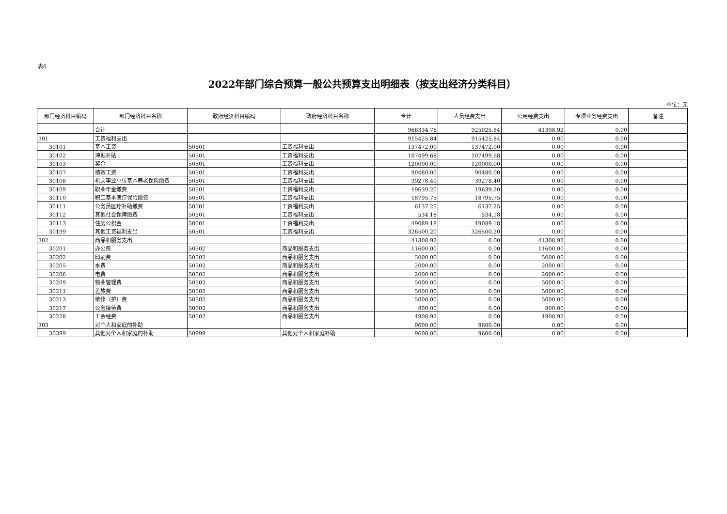表6
2022年部门综合预算一般公共预算支出明细表（按支出经济分类科目）
单位：元
| 部门经济科目编码 | 部门经济科目名称 | 政府经济科目编码 | 政府经济科目名称 | 合计 | 人员经费支出 | 公用经费支出 | 专项业务经费支出 | 备注 |
| --- | --- | --- | --- | --- | --- | --- | --- | --- |
| | 合计 | | | 966334.76 | 925025.84 | 41308.92 | 0.00 | |
| 301 | 工资福利支出 | | | 915425.84 | 915425.84 | 0.00 | 0.00 | |
| 30101 | 基本工资 | 50501 | 工资福利支出 | 137472.00 | 137472.00 | 0.00 | 0.00 | |
| 30102 | 津贴补贴 | 50501 | 工资福利支出 | 107499.68 | 107499.68 | 0.00 | 0.00 | |
| 30103 | 奖金 | 50501 | 工资福利支出 | 120000.00 | 120000.00 | 0.00 | 0.00 | |
| 30107 | 绩效工资 | 50501 | 工资福利支出 | 90480.00 | 90480.00 | 0.00 | 0.00 | |
| 30108 | 机关事业单位基本养老保险缴费 | 50501 | 工资福利支出 | 39278.40 | 39278.40 | 0.00 | 0.00 | |
| 30109 | 职业年金缴费 | 50501 | 工资福利支出 | 19639.20 | 19639.20 | 0.00 | 0.00 | |
| 30110 | 职工基本医疗保险缴费 | 50501 | 工资福利支出 | 18795.75 | 18795.75 | 0.00 | 0.00 | |
| 30111 | 公务员医疗补助缴费 | 50501 | 工资福利支出 | 6137.25 | 6137.25 | 0.00 | 0.00 | |
| 30112 | 其他社会保障缴费 | 50501 | 工资福利支出 | 534.18 | 534.18 | 0.00 | 0.00 | |
| 30113 | 住房公积金 | 50501 | 工资福利支出 | 49089.18 | 49089.18 | 0.00 | 0.00 | |
| 30199 | 其他工资福利支出 | 50501 | 工资福利支出 | 326500.20 | 326500.20 | 0.00 | 0.00 | |
| 302 | 商品和服务支出 | | | 41308.92 | 0.00 | 41308.92 | 0.00 | |
| 30201 | 办公费 | 50502 | 商品和服务支出 | 11600.00 | 0.00 | 11600.00 | 0.00 | |
| 30202 | 印刷费 | 50502 | 商品和服务支出 | 5000.00 | 0.00 | 5000.00 | 0.00 | |
| 30205 | 水费 | 50502 | 商品和服务支出 | 2000.00 | 0.00 | 2000.00 | 0.00 | |
| 30206 | 电费 | 50502 | 商品和服务支出 | 2000.00 | 0.00 | 2000.00 | 0.00 | |
| 30209 | 物业管理费 | 50502 | 商品和服务支出 | 5000.00 | 0.00 | 5000.00 | 0.00 | |
| 30211 | 差旅费 | 50502 | 商品和服务支出 | 5000.00 | 0.00 | 5000.00 | 0.00 | |
| 30213 | 维修（护）费 | 50502 | 商品和服务支出 | 5000.00 | 0.00 | 5000.00 | 0.00 | |
| 30217 | 公务接待费 | 50502 | 商品和服务支出 | 800.00 | 0.00 | 800.00 | 0.00 | |
| 30228 | 工会经费 | 50502 | 商品和服务支出 | 4908.92 | 0.00 | 4908.92 | 0.00 | |
| 303 | 对个人和家庭的补助 | | | 9600.00 | 9600.00 | 0.00 | 0.00 | |
| 30399 | 其他对个人和家庭的补助 | 50999 | 其他对个人和家庭补助 | 9600.00 | 9600.00 | 0.00 | 0.00 | |